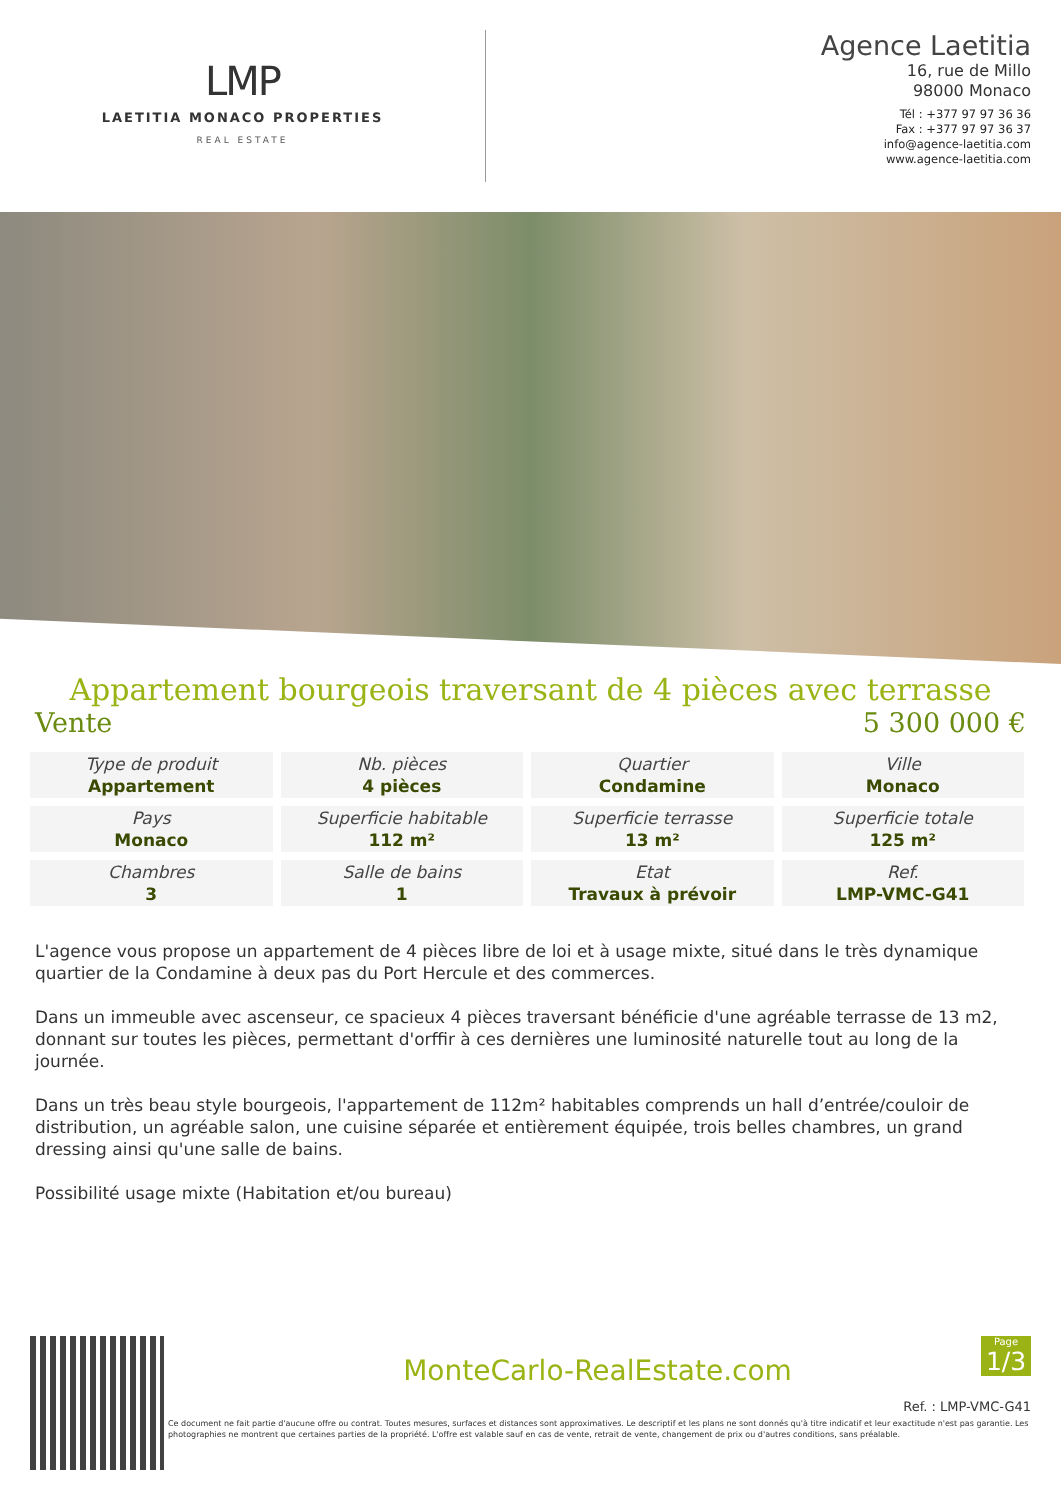LMP
LAETITIA MONACO PROPERTIES
REAL ESTATE
Agence Laetitia
16, rue de Millo
98000 Monaco
Tél : +377 97 97 36 36
Fax : +377 97 97 36 37
info@agence-laetitia.com
www.agence-laetitia.com
Appartement bourgeois traversant de 4 pièces avec terrasse
Vente 5 300 000 €
| Type de produit Appartement | Nb. pièces 4 pièces | Quartier Condamine | Ville Monaco |
| Pays Monaco | Superficie habitable 112 m² | Superficie terrasse 13 m² | Superficie totale 125 m² |
| Chambres 3 | Salle de bains 1 | Etat Travaux à prévoir | Ref. LMP-VMC-G41 |
L'agence vous propose un appartement de 4 pièces libre de loi et à usage mixte, situé dans le très dynamique quartier de la Condamine à deux pas du Port Hercule et des commerces.
Dans un immeuble avec ascenseur, ce spacieux 4 pièces traversant bénéficie d'une agréable terrasse de 13 m2, donnant sur toutes les pièces, permettant d'orffir à ces dernières une luminosité naturelle tout au long de la journée.
Dans un très beau style bourgeois, l'appartement de 112m² habitables comprends un hall d’entrée/couloir de distribution, un agréable salon, une cuisine séparée et entièrement équipée, trois belles chambres, un grand dressing ainsi qu'une salle de bains.
Possibilité usage mixte (Habitation et/ou bureau)
Page
1/3
MonteCarlo-RealEstate.com
Ref. : LMP-VMC-G41
Ce document ne fait partie d'aucune offre ou contrat. Toutes mesures, surfaces et distances sont approximatives. Le descriptif et les plans ne sont donnés qu'à titre indicatif et leur exactitude n'est pas garantie. Les photographies ne montrent que certaines parties de la propriété. L'offre est valable sauf en cas de vente, retrait de vente, changement de prix ou d'autres conditions, sans préalable.